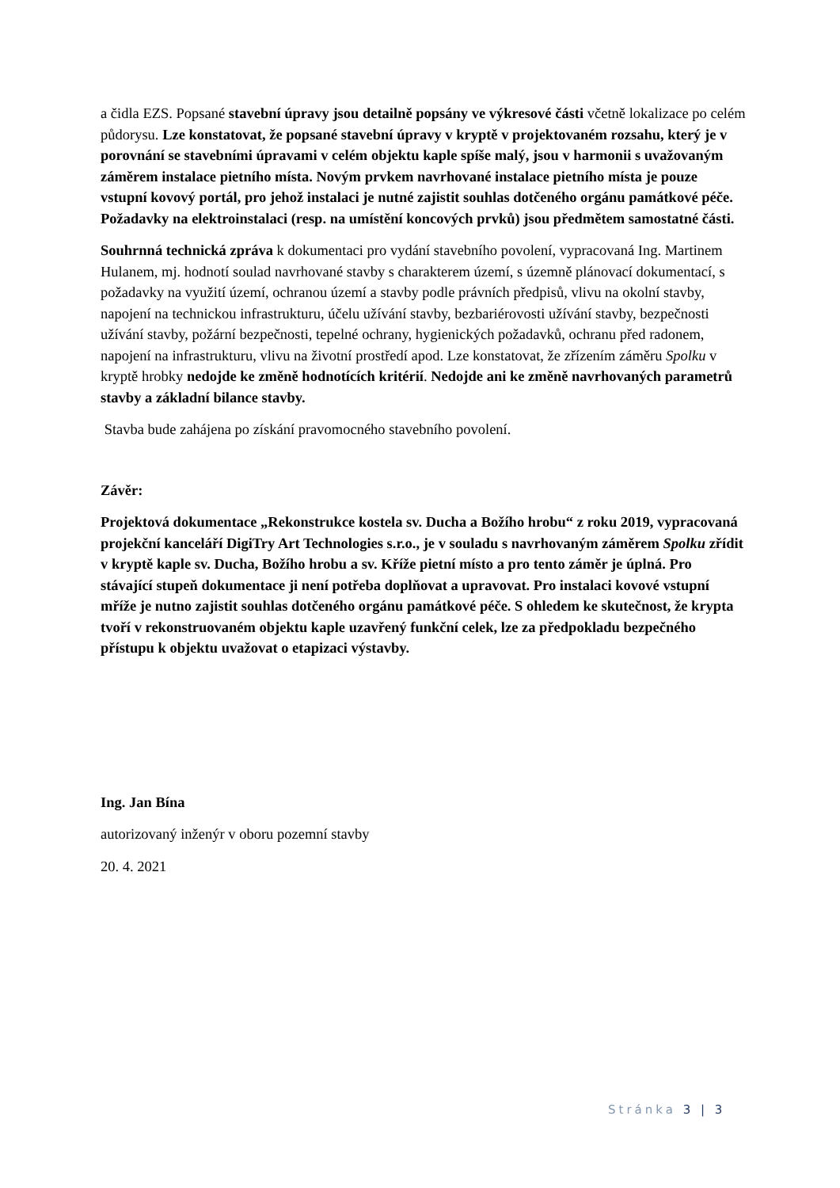a čidla EZS. Popsané stavební úpravy jsou detailně popsány ve výkresové části včetně lokalizace po celém půdorysu. Lze konstatovat, že popsané stavební úpravy v kryptě v projektovaném rozsahu, který je v porovnání se stavebními úpravami v celém objektu kaple spíše malý, jsou v harmonii s uvažovaným záměrem instalace pietního místa. Novým prvkem navrhované instalace pietního místa je pouze vstupní kovový portál, pro jehož instalaci je nutné zajistit souhlas dotčeného orgánu památkové péče. Požadavky na elektroinstalaci (resp. na umístění koncových prvků) jsou předmětem samostatné části.
Souhrnná technická zpráva k dokumentaci pro vydání stavebního povolení, vypracovaná Ing. Martinem Hulanem, mj. hodnotí soulad navrhované stavby s charakterem území, s územně plánovací dokumentací, s požadavky na využití území, ochranou území a stavby podle právních předpisů, vlivu na okolní stavby, napojení na technickou infrastrukturu, účelu užívání stavby, bezbariérovosti užívání stavby, bezpečnosti užívání stavby, požární bezpečnosti, tepelné ochrany, hygienických požadavků, ochranu před radonem, napojení na infrastrukturu, vlivu na životní prostředí apod. Lze konstatovat, že zřízením záměru Spolku v kryptě hrobky nedojde ke změně hodnotících kritérií. Nedojde ani ke změně navrhovaných parametrů stavby a základní bilance stavby.
Stavba bude zahájena po získání pravomocného stavebního povolení.
Závěr:
Projektová dokumentace „Rekonstrukce kostela sv. Ducha a Božího hrobu“ z roku 2019, vypracovaná projekční kanceláří DigiTry Art Technologies s.r.o., je v souladu s navrhovaným záměrem Spolku zřídit v kryptě kaple sv. Ducha, Božího hrobu a sv. Kříže pietní místo a pro tento záměr je úplná. Pro stávající stupeň dokumentace ji není potřeba doplňovat a upravovat. Pro instalaci kovové vstupní mříže je nutno zajistit souhlas dotčeného orgánu památkové péče. S ohledem ke skutečnost, že krypta tvoří v rekonstruovaném objektu kaple uzavřený funkční celek, lze za předpokladu bezpečného přístupu k objektu uvažovat o etapizaci výstavby.
Ing. Jan Bína
autorizovaný inženýr v oboru pozemní stavby
20. 4. 2021
Stránka 3 | 3